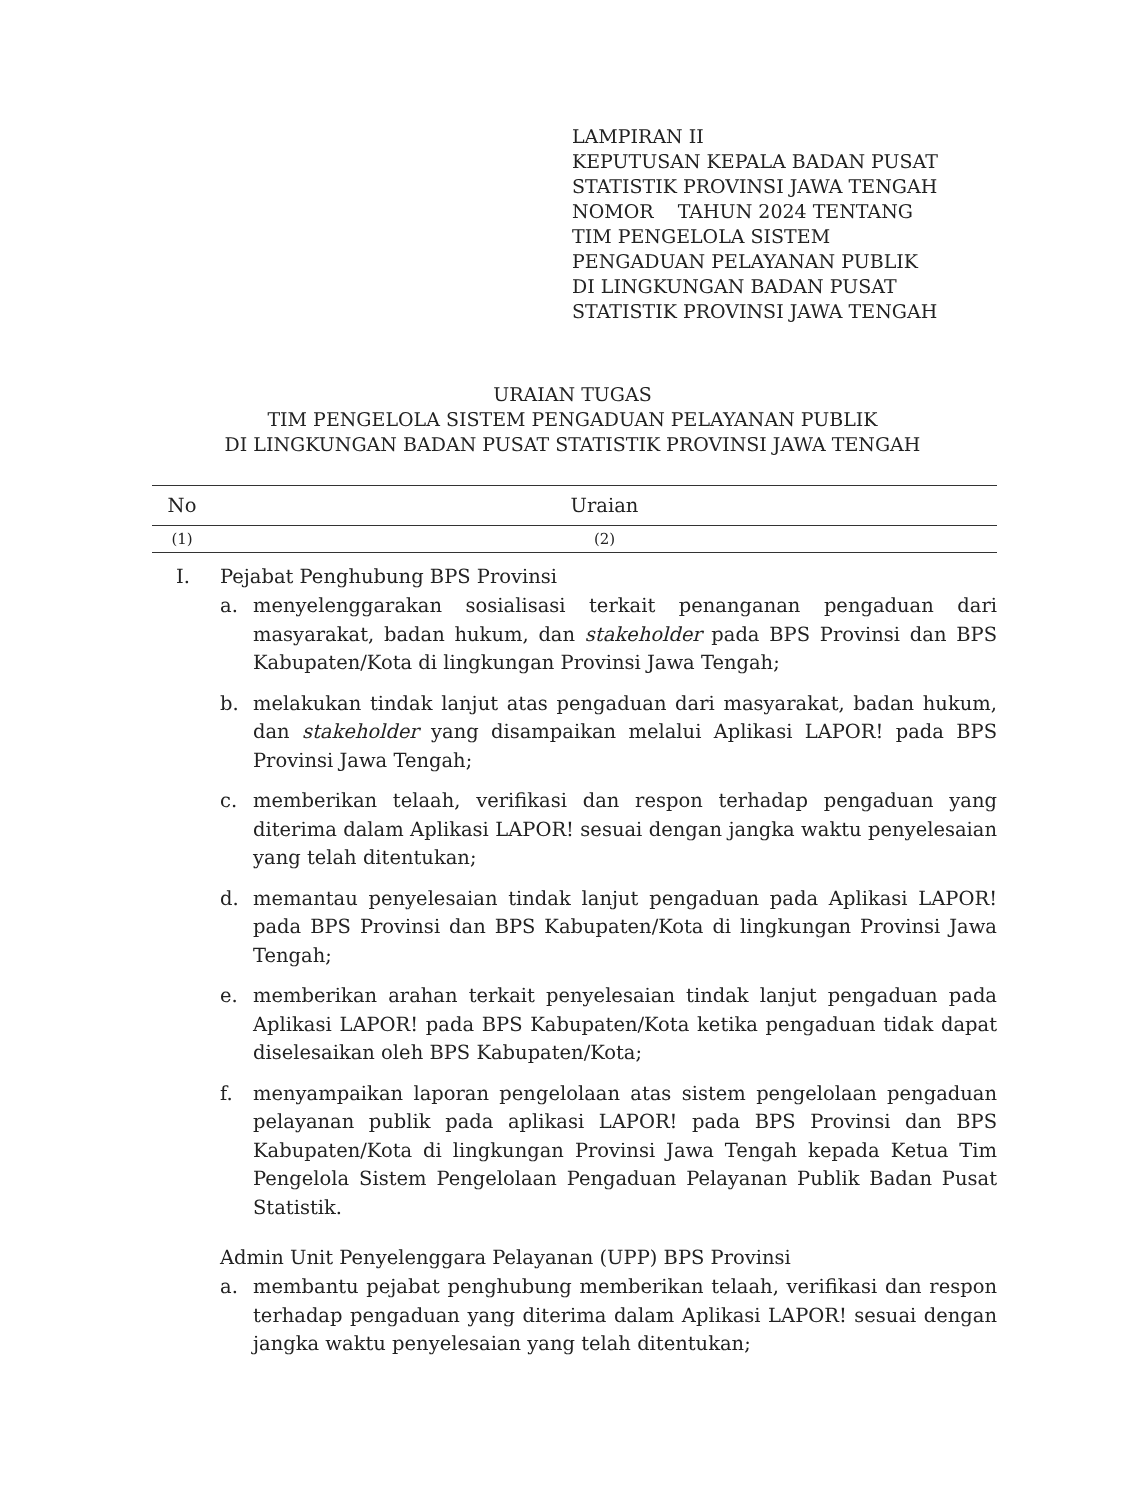LAMPIRAN II
KEPUTUSAN KEPALA BADAN PUSAT
STATISTIK PROVINSI JAWA TENGAH
NOMOR TAHUN 2024 TENTANG
TIM PENGELOLA SISTEM
PENGADUAN PELAYANAN PUBLIK
DI LINGKUNGAN BADAN PUSAT
STATISTIK PROVINSI JAWA TENGAH
URAIAN TUGAS
TIM PENGELOLA SISTEM PENGADUAN PELAYANAN PUBLIK
DI LINGKUNGAN BADAN PUSAT STATISTIK PROVINSI JAWA TENGAH
| No | Uraian |
| --- | --- |
| (1) | (2) |
I. Pejabat Penghubung BPS Provinsi
a. menyelenggarakan sosialisasi terkait penanganan pengaduan dari masyarakat, badan hukum, dan stakeholder pada BPS Provinsi dan BPS Kabupaten/Kota di lingkungan Provinsi Jawa Tengah;
b. melakukan tindak lanjut atas pengaduan dari masyarakat, badan hukum, dan stakeholder yang disampaikan melalui Aplikasi LAPOR! pada BPS Provinsi Jawa Tengah;
c. memberikan telaah, verifikasi dan respon terhadap pengaduan yang diterima dalam Aplikasi LAPOR! sesuai dengan jangka waktu penyelesaian yang telah ditentukan;
d. memantau penyelesaian tindak lanjut pengaduan pada Aplikasi LAPOR! pada BPS Provinsi dan BPS Kabupaten/Kota di lingkungan Provinsi Jawa Tengah;
e. memberikan arahan terkait penyelesaian tindak lanjut pengaduan pada Aplikasi LAPOR! pada BPS Kabupaten/Kota ketika pengaduan tidak dapat diselesaikan oleh BPS Kabupaten/Kota;
f. menyampaikan laporan pengelolaan atas sistem pengelolaan pengaduan pelayanan publik pada aplikasi LAPOR! pada BPS Provinsi dan BPS Kabupaten/Kota di lingkungan Provinsi Jawa Tengah kepada Ketua Tim Pengelola Sistem Pengelolaan Pengaduan Pelayanan Publik Badan Pusat Statistik.
Admin Unit Penyelenggara Pelayanan (UPP) BPS Provinsi
a. membantu pejabat penghubung memberikan telaah, verifikasi dan respon terhadap pengaduan yang diterima dalam Aplikasi LAPOR! sesuai dengan jangka waktu penyelesaian yang telah ditentukan;